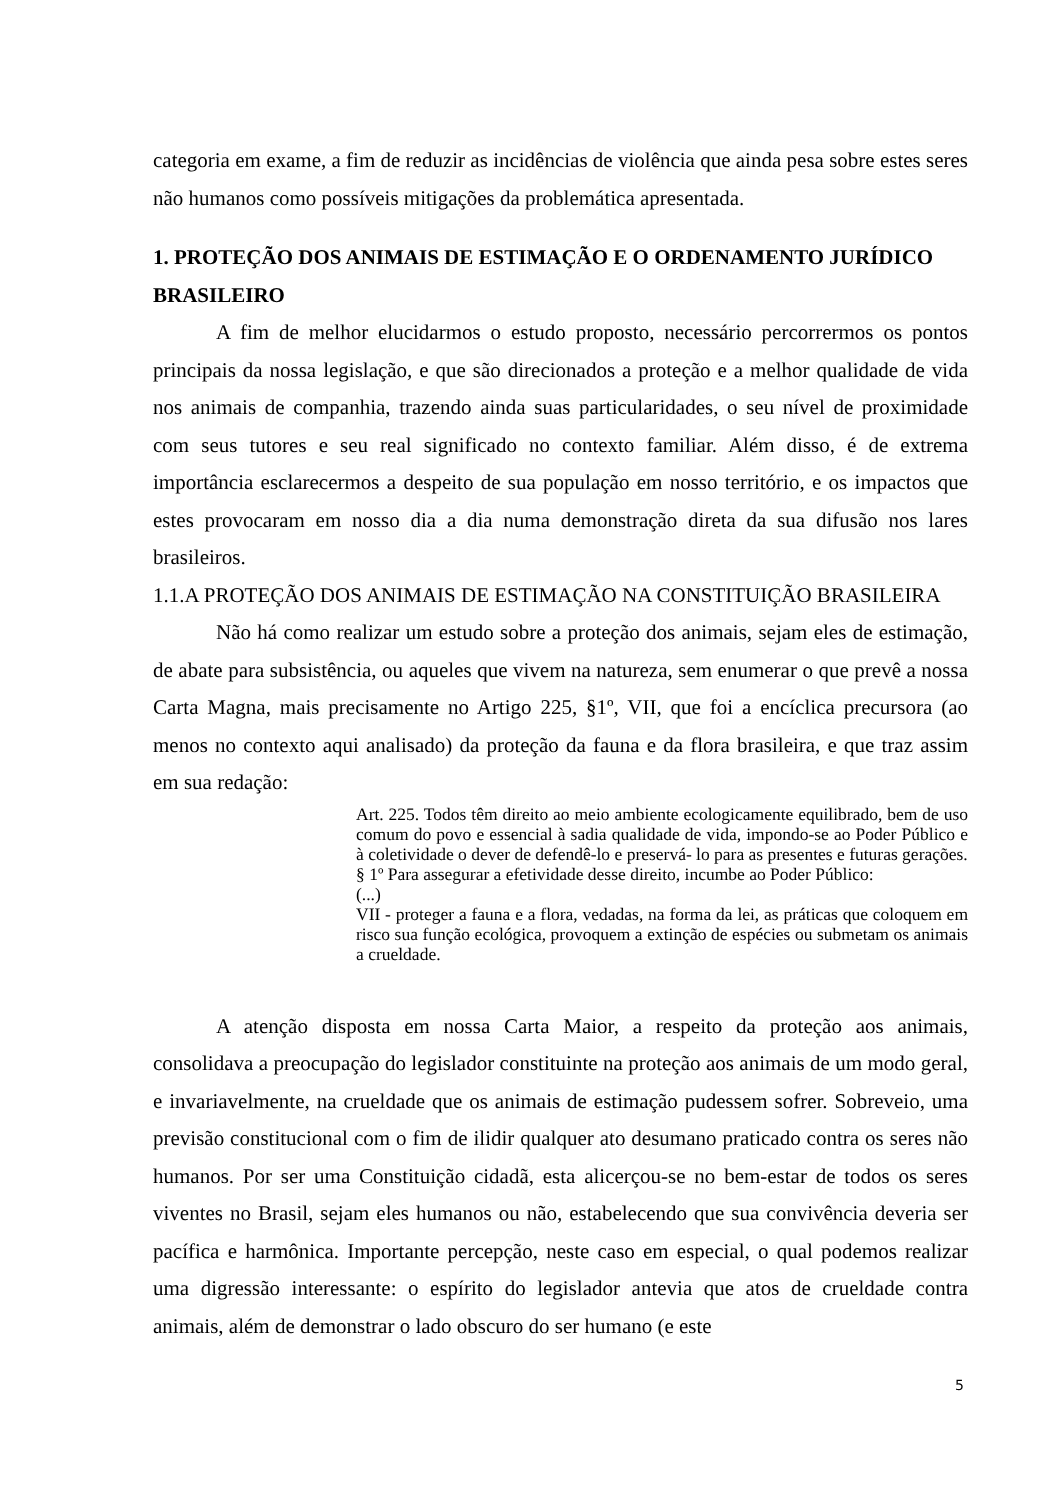categoria em exame, a fim de reduzir as incidências de violência que ainda pesa sobre estes seres não humanos como possíveis mitigações da problemática apresentada.
1. PROTEÇÃO DOS ANIMAIS DE ESTIMAÇÃO E O ORDENAMENTO JURÍDICO BRASILEIRO
A fim de melhor elucidarmos o estudo proposto, necessário percorrermos os pontos principais da nossa legislação, e que são direcionados a proteção e a melhor qualidade de vida nos animais de companhia, trazendo ainda suas particularidades, o seu nível de proximidade com seus tutores e seu real significado no contexto familiar. Além disso, é de extrema importância esclarecermos a despeito de sua população em nosso território, e os impactos que estes provocaram em nosso dia a dia numa demonstração direta da sua difusão nos lares brasileiros.
1.1.A PROTEÇÃO DOS ANIMAIS DE ESTIMAÇÃO NA CONSTITUIÇÃO BRASILEIRA
Não há como realizar um estudo sobre a proteção dos animais, sejam eles de estimação, de abate para subsistência, ou aqueles que vivem na natureza, sem enumerar o que prevê a nossa Carta Magna, mais precisamente no Artigo 225, §1º, VII, que foi a encíclica precursora (ao menos no contexto aqui analisado) da proteção da fauna e da flora brasileira, e que traz assim em sua redação:
Art. 225. Todos têm direito ao meio ambiente ecologicamente equilibrado, bem de uso comum do povo e essencial à sadia qualidade de vida, impondo-se ao Poder Público e à coletividade o dever de defendê-lo e preservá- lo para as presentes e futuras gerações.
§ 1º Para assegurar a efetividade desse direito, incumbe ao Poder Público:
(...)
VII - proteger a fauna e a flora, vedadas, na forma da lei, as práticas que coloquem em risco sua função ecológica, provoquem a extinção de espécies ou submetam os animais a crueldade.
A atenção disposta em nossa Carta Maior, a respeito da proteção aos animais, consolidava a preocupação do legislador constituinte na proteção aos animais de um modo geral, e invariavelmente, na crueldade que os animais de estimação pudessem sofrer. Sobreveio, uma previsão constitucional com o fim de ilidir qualquer ato desumano praticado contra os seres não humanos. Por ser uma Constituição cidadã, esta alicerçou-se no bem-estar de todos os seres viventes no Brasil, sejam eles humanos ou não, estabelecendo que sua convivência deveria ser pacífica e harmônica. Importante percepção, neste caso em especial, o qual podemos realizar uma digressão interessante: o espírito do legislador antevia que atos de crueldade contra animais, além de demonstrar o lado obscuro do ser humano (e este
5